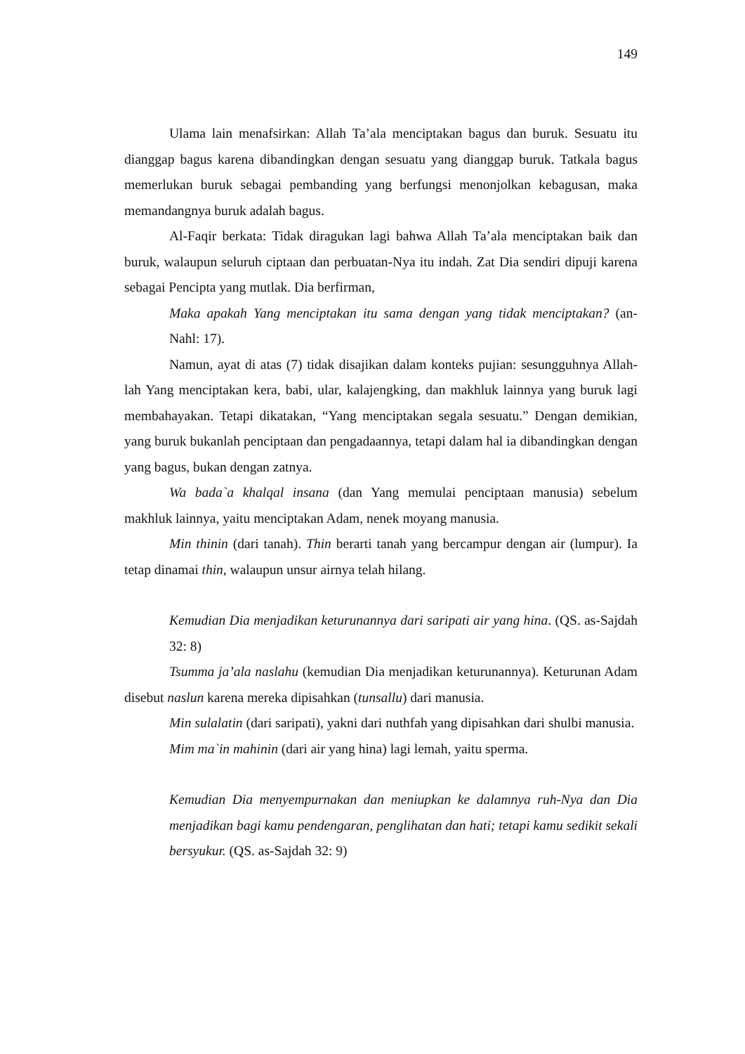149
Ulama lain menafsirkan: Allah Ta’ala menciptakan bagus dan buruk. Sesuatu itu dianggap bagus karena dibandingkan dengan sesuatu yang dianggap buruk. Tatkala bagus memerlukan buruk sebagai pembanding yang berfungsi menonjolkan kebagusan, maka memandangnya buruk adalah bagus.
Al-Faqir berkata: Tidak diragukan lagi bahwa Allah Ta’ala menciptakan baik dan buruk, walaupun seluruh ciptaan dan perbuatan-Nya itu indah. Zat Dia sendiri dipuji karena sebagai Pencipta yang mutlak. Dia berfirman,
Maka apakah Yang menciptakan itu sama dengan yang tidak menciptakan? (an-Nahl: 17).
Namun, ayat di atas (7) tidak disajikan dalam konteks pujian: sesungguhnya Allah-lah Yang menciptakan kera, babi, ular, kalajengking, dan makhluk lainnya yang buruk lagi membahayakan. Tetapi dikatakan, “Yang menciptakan segala sesuatu.” Dengan demikian, yang buruk bukanlah penciptaan dan pengadaannya, tetapi dalam hal ia dibandingkan dengan yang bagus, bukan dengan zatnya.
Wa bada`a khalqal insana (dan Yang memulai penciptaan manusia) sebelum makhluk lainnya, yaitu menciptakan Adam, nenek moyang manusia.
Min thinin (dari tanah). Thin berarti tanah yang bercampur dengan air (lumpur). Ia tetap dinamai thin, walaupun unsur airnya telah hilang.
Kemudian Dia menjadikan keturunannya dari saripati air yang hina. (QS. as-Sajdah 32: 8)
Tsumma ja’ala naslahu (kemudian Dia menjadikan keturunannya). Keturunan Adam disebut naslun karena mereka dipisahkan (tunsallu) dari manusia.
Min sulalatin (dari saripati), yakni dari nuthfah yang dipisahkan dari shulbi manusia.
Mim ma`in mahinin (dari air yang hina) lagi lemah, yaitu sperma.
Kemudian Dia menyempurnakan dan meniupkan ke dalamnya ruh-Nya dan Dia menjadikan bagi kamu pendengaran, penglihatan dan hati; tetapi kamu sedikit sekali bersyukur. (QS. as-Sajdah 32: 9)